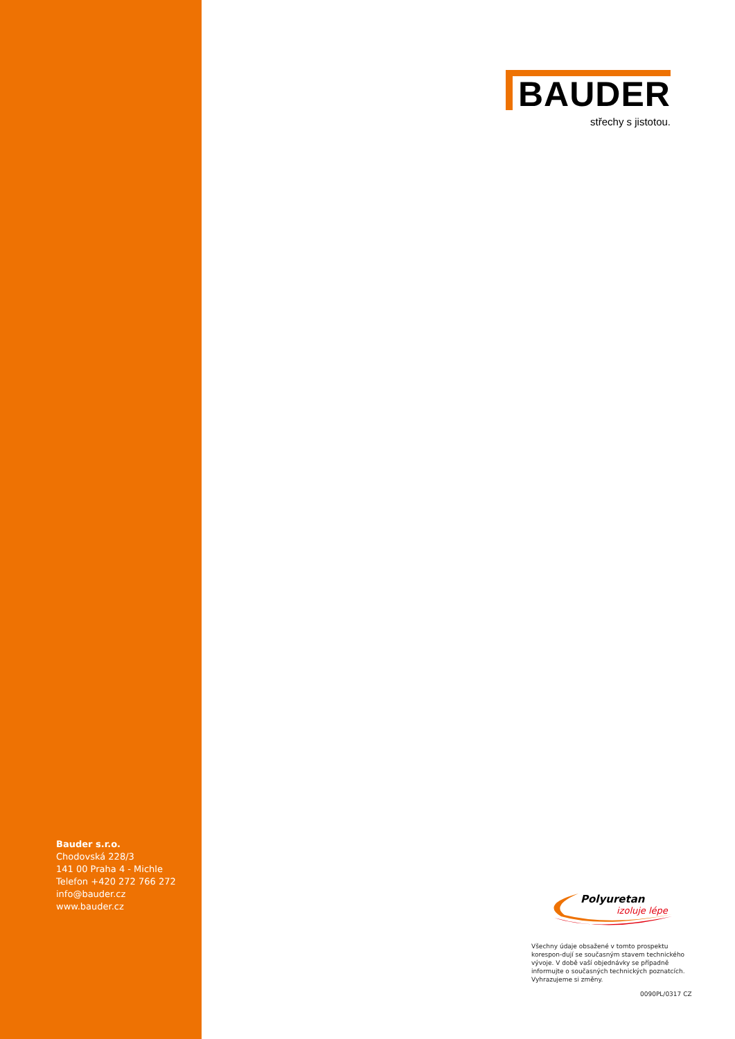BAUDER
střechy s jistotou.
Bauder s.r.o.
Chodovská 228/3
141 00 Praha 4 - Michle
Telefon +420 272 766 272
info@bauder.cz
www.bauder.cz
Polyuretan
izoluje lépe
Všechny údaje obsažené v tomto prospektu korespon-dují se současným stavem technického vývoje. V době vaší objednávky se případně informujte o současných technických poznatcích. Vyhrazujeme si změny.
0090PL/0317 CZ